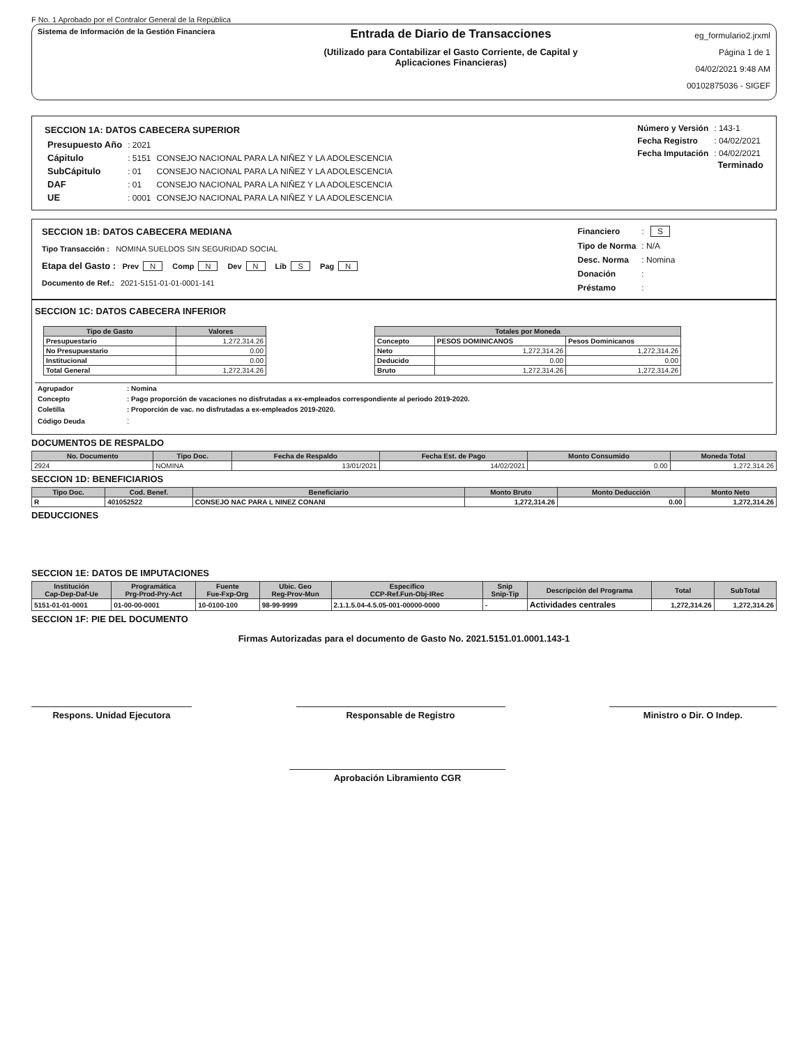F No. 1 Aprobado por el Contralor General de la República
Sistema de Información de la Gestión Financiera
Entrada de Diario de Transacciones
(Utilizado para Contabilizar el Gasto Corriente, de Capital y
Aplicaciones Financieras)
eg_formulario2.jrxml
Página 1 de 1
04/02/2021 9:48 AM
00102875036 - SIGEF
SECCION 1A: DATOS CABECERA SUPERIOR
| Presupuesto Año | : 2021 | |
| Cápitulo | : 5151 | CONSEJO NACIONAL PARA LA NIÑEZ Y LA ADOLESCENCIA |
| SubCápitulo | : 01 | CONSEJO NACIONAL PARA LA NIÑEZ Y LA ADOLESCENCIA |
| DAF | : 01 | CONSEJO NACIONAL PARA LA NIÑEZ Y LA ADOLESCENCIA |
| UE | : 0001 | CONSEJO NACIONAL PARA LA NIÑEZ Y LA ADOLESCENCIA |
| Número y Versión | : 143-1 |
| Fecha Registro | : 04/02/2021 |
| Fecha Imputación | : 04/02/2021 |
Terminado
SECCION 1B: DATOS CABECERA MEDIANA
Tipo Transacción : NOMINA SUELDOS SIN SEGURIDAD SOCIAL
Etapa del Gasto : Prev N Comp N Dev N Lib S Pag N
Documento de Ref.: 2021-5151-01-01-0001-141
| Financiero | : S |
| Tipo de Norma | : N/A |
| Desc. Norma | : Nomina |
| Donación | : |
| Préstamo | : |
SECCION 1C: DATOS CABECERA INFERIOR
| Tipo de Gasto | Valores |
| --- | --- |
| Presupuestario | 1,272,314.26 |
| No Presupuestario | 0.00 |
| Institucional | 0.00 |
| Total General | 1,272,314.26 |
| Totales por Moneda | | |
| --- | --- | --- |
| Concepto | PESOS DOMINICANOS | Pesos Dominicanos |
| Neto | 1,272,314.26 | 1,272,314.26 |
| Deducido | 0.00 | 0.00 |
| Bruto | 1,272,314.26 | 1,272,314.26 |
| Agrupador | : Nomina |
| Concepto | : Pago proporción de vacaciones no disfrutadas a ex-empleados correspondiente al periodo 2019-2020. |
| Coletilla | : Proporción de vac. no disfrutadas a ex-empleados 2019-2020. |
| Código Deuda | : |
DOCUMENTOS DE RESPALDO
| No. Documento | Tipo Doc. | Fecha de Respaldo | Fecha Est. de Pago | Monto Consumido | Moneda Total |
| --- | --- | --- | --- | --- | --- |
| 2924 | NOMINA | 13/01/2021 | 14/02/2021 | 0.00 | 1,272,314.26 |
SECCION 1D: BENEFICIARIOS
| Tipo Doc. | Cod. Benef. | Beneficiario | Monto Bruto | Monto Deducción | Monto Neto |
| --- | --- | --- | --- | --- | --- |
| R | 401052522 | CONSEJO NAC PARA L NINEZ CONANI | 1,272,314.26 | 0.00 | 1,272,314.26 |
DEDUCCIONES
SECCION 1E: DATOS DE IMPUTACIONES
| Institución Cap-Dep-Daf-Ue | Programática Prg-Prod-Pry-Act | Fuente Fue-Fxp-Org | Ubic. Geo Reg-Prov-Mun | Especifico CCP-Ref.Fun-Obj-IRec | Snip Snip-Tip | Descripción del Programa | Total | SubTotal |
| --- | --- | --- | --- | --- | --- | --- | --- | --- |
| 5151-01-01-0001 | 01-00-00-0001 | 10-0100-100 | 98-99-9999 | 2.1.1.5.04-4.5.05-001-00000-0000 | - | Actividades centrales | 1,272,314.26 | 1,272,314.26 |
SECCION 1F: PIE DEL DOCUMENTO
Firmas Autorizadas para el documento de Gasto No. 2021.5151.01.0001.143-1
Respons. Unidad Ejecutora Responsable de Registro Ministro o Dir. O Indep.
Aprobación Libramiento CGR